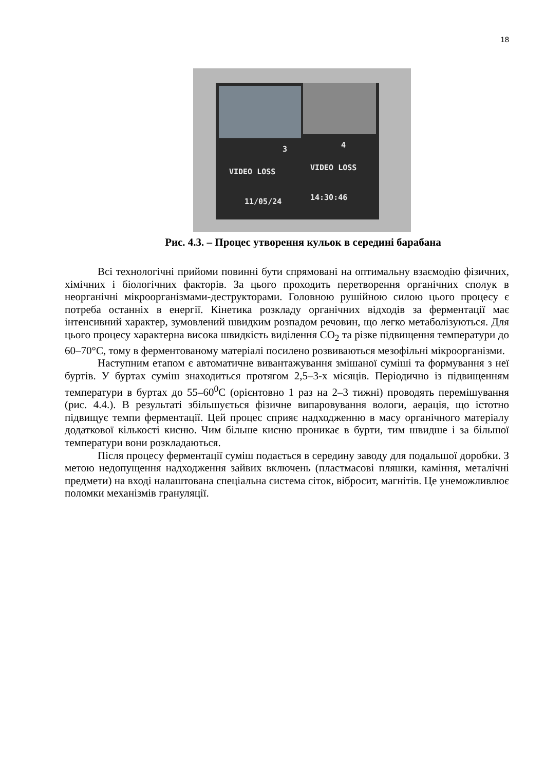18
3 4
VIDEO LOSS VIDEO LOSS
11/05/24 14:30:46
Рис. 4.3. – Процес утворення кульок в середині барабана
Всі технологічні прийоми повинні бути спрямовані на оптимальну взаємодію фізичних, хімічних і біологічних факторів. За цього проходить перетворення органічних сполук в неорганічні мікроорганізмами-деструкторами. Головною рушійною силою цього процесу є потреба останніх в енергії. Кінетика розкладу органічних відходів за ферментації має інтенсивний характер, зумовлений швидким розпадом речовин, що легко метаболізуються. Для цього процесу характерна висока швидкість виділення CO<sub>2</sub> та різке підвищення температури до 60–70°С, тому в ферментованому матеріалі посилено розвиваються мезофільні мікроорганізми.
Наступним етапом є автоматичне вивантажування змішаної суміші та формування з неї буртів. У буртах суміш знаходиться протягом 2,5–3-х місяців. Періодично із підвищенням температури в буртах до 55–60<sup>0</sup>С (орієнтовно 1 раз на 2–3 тижні) проводять перемішування (рис. 4.4.). В результаті збільшується фізичне випаровування вологи, аерація, що істотно підвищує темпи ферментації. Цей процес сприяє надходженню в масу органічного матеріалу додаткової кількості кисню. Чим більше кисню проникає в бурти, тим швидше і за більшої температури вони розкладаються.
Після процесу ферментації суміш подається в середину заводу для подальшої доробки. З метою недопущення надходження зайвих включень (пластмасові пляшки, каміння, металічні предмети) на вході налаштована спеціальна система сіток, вібросит, магнітів. Це унеможливлює поломки механізмів грануляції.